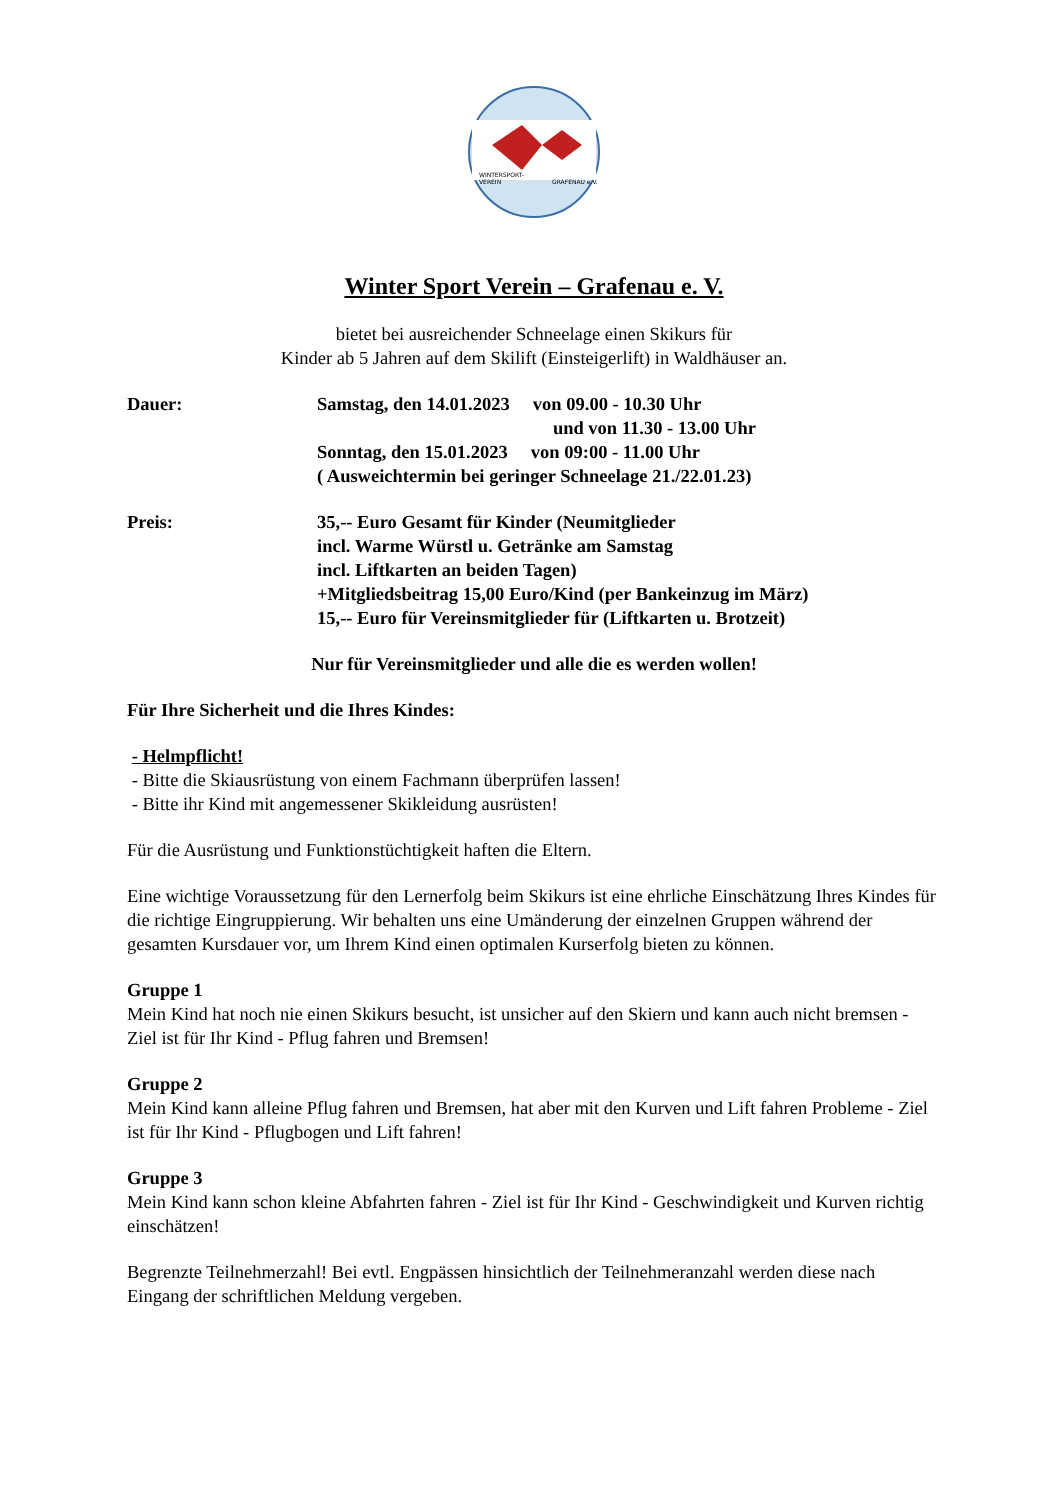WINTERSPORT-
VEREIN
GRAFENAU e.V.
Winter Sport Verein – Grafenau e. V.
bietet bei ausreichender Schneelage einen Skikurs für
Kinder ab 5 Jahren auf dem Skilift (Einsteigerlift) in Waldhäuser an.
Dauer: Samstag, den 14.01.2023 von 09.00 - 10.30 Uhr
und von 11.30 - 13.00 Uhr
Sonntag, den 15.01.2023 von 09:00 - 11.00 Uhr
( Ausweichtermin bei geringer Schneelage 21./22.01.23)
Preis: 35,-- Euro Gesamt für Kinder (Neumitglieder
incl. Warme Würstl u. Getränke am Samstag
incl. Liftkarten an beiden Tagen)
+Mitgliedsbeitrag 15,00 Euro/Kind (per Bankeinzug im März)
15,-- Euro für Vereinsmitglieder für (Liftkarten u. Brotzeit)
Nur für Vereinsmitglieder und alle die es werden wollen!
Für Ihre Sicherheit und die Ihres Kindes:
- Helmpflicht!
- Bitte die Skiausrüstung von einem Fachmann überprüfen lassen!
- Bitte ihr Kind mit angemessener Skikleidung ausrüsten!
Für die Ausrüstung und Funktionstüchtigkeit haften die Eltern.
Eine wichtige Voraussetzung für den Lernerfolg beim Skikurs ist eine ehrliche Einschätzung Ihres Kindes für die richtige Eingruppierung. Wir behalten uns eine Umänderung der einzelnen Gruppen während der gesamten Kursdauer vor, um Ihrem Kind einen optimalen Kurserfolg bieten zu können.
Gruppe 1
Mein Kind hat noch nie einen Skikurs besucht, ist unsicher auf den Skiern und kann auch nicht bremsen - Ziel ist für Ihr Kind - Pflug fahren und Bremsen!
Gruppe 2
Mein Kind kann alleine Pflug fahren und Bremsen, hat aber mit den Kurven und Lift fahren Probleme - Ziel ist für Ihr Kind - Pflugbogen und Lift fahren!
Gruppe 3
Mein Kind kann schon kleine Abfahrten fahren - Ziel ist für Ihr Kind - Geschwindigkeit und Kurven richtig einschätzen!
Begrenzte Teilnehmerzahl! Bei evtl. Engpässen hinsichtlich der Teilnehmeranzahl werden diese nach Eingang der schriftlichen Meldung vergeben.